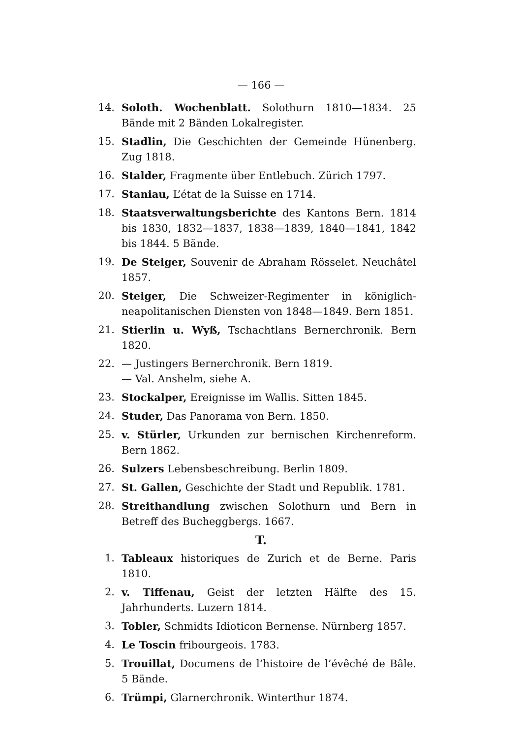— 166 —
14. Soloth. Wochenblatt. Solothurn 1810—1834. 25 Bände mit 2 Bänden Lokalregister.
15. Stadlin, Die Geschichten der Gemeinde Hünenberg. Zug 1818.
16. Stalder, Fragmente über Entlebuch. Zürich 1797.
17. Staniau, L’état de la Suisse en 1714.
18. Staatsverwaltungsberichte des Kantons Bern. 1814 bis 1830, 1832—1837, 1838—1839, 1840—1841, 1842 bis 1844. 5 Bände.
19. De Steiger, Souvenir de Abraham Rösselet. Neuchâtel 1857.
20. Steiger, Die Schweizer-Regimenter in königlich-neapolitanischen Diensten von 1848—1849. Bern 1851.
21. Stierlin u. Wyß, Tschachtlans Bernerchronik. Bern 1820.
22. — Justingers Bernerchronik. Bern 1819.
— Val. Anshelm, siehe A.
23. Stockalper, Ereignisse im Wallis. Sitten 1845.
24. Studer, Das Panorama von Bern. 1850.
25. v. Stürler, Urkunden zur bernischen Kirchenreform. Bern 1862.
26. Sulzers Lebensbeschreibung. Berlin 1809.
27. St. Gallen, Geschichte der Stadt und Republik. 1781.
28. Streithandlung zwischen Solothurn und Bern in Betreff des Bucheggbergs. 1667.
T.
1. Tableaux historiques de Zurich et de Berne. Paris 1810.
2. v. Tiffenau, Geist der letzten Hälfte des 15. Jahrhunderts. Luzern 1814.
3. Tobler, Schmidts Idioticon Bernense. Nürnberg 1857.
4. Le Toscin fribourgeois. 1783.
5. Trouillat, Documens de l’histoire de l’évêché de Bâle. 5 Bände.
6. Trümpi, Glarnerchronik. Winterthur 1874.